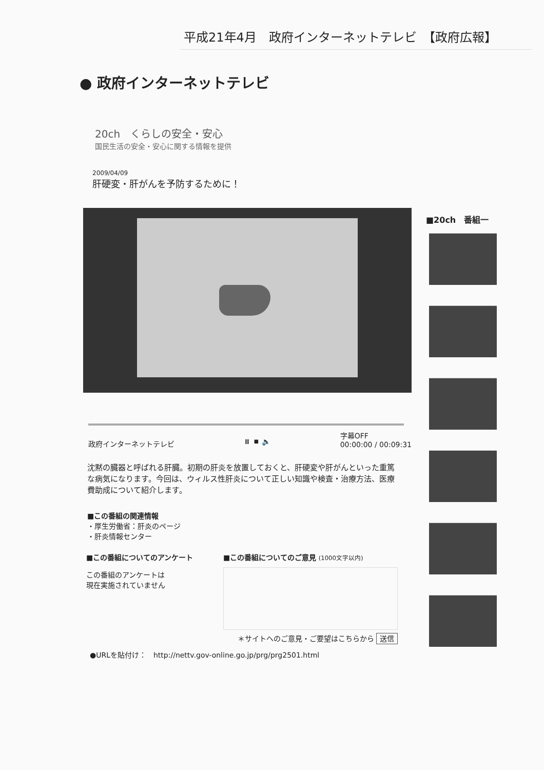平成21年4月　政府インターネットテレビ　【政府広報】
● 政府インターネットテレビ
20ch　くらしの安全・安心
国民生活の安全・安心に関する情報を提供
2009/04/09
肝硬変・肝がんを予防するために！
政府インターネットテレビ ⏸ ⏹ 🔈 字幕OFF
00:00:00 / 00:09:31
沈黙の臓器と呼ばれる肝臓。初期の肝炎を放置しておくと、肝硬変や肝がんといった重篤な病気になります。今回は、ウィルス性肝炎について正しい知識や検査・治療方法、医療費助成について紹介します。
■この番組の関連情報
・厚生労働省：肝炎のページ
・肝炎情報センター
■この番組についてのアンケート
この番組のアンケートは
現在実施されていません
■この番組についてのご意見 (1000文字以内)
＊サイトへのご意見・ご要望はこちらから 送信
●URLを貼付け：　http://nettv.gov-online.go.jp/prg/prg2501.html
■20ch　番組一